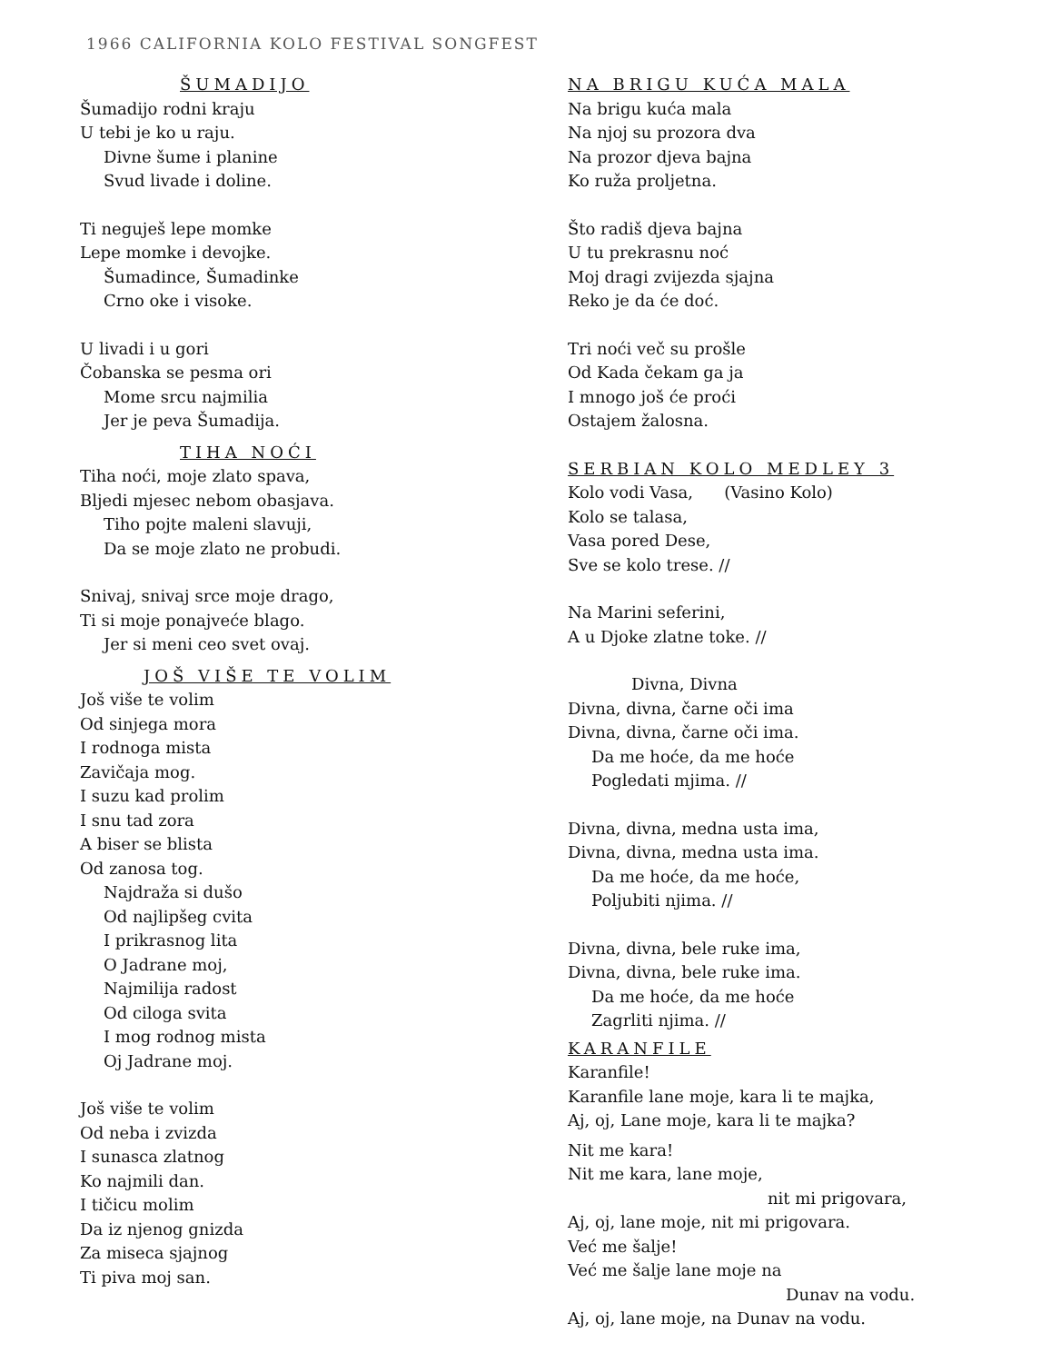1966 CALIFORNIA KOLO FESTIVAL SONGFEST
ŠUMADIJO
Šumadijo rodni kraju
U tebi je ko u raju.
Divne šume i planine
Svud livade i doline.
Ti neguješ lepe momke
Lepe momke i devojke.
Šumadince, Šumadinke
Crno oke i visoke.
U livadi i u gori
Čobanska se pesma ori
Mome srcu najmilia
Jer je peva Šumadija.
TIHA NOĆI
Tiha noći, moje zlato spava,
Bljedi mjesec nebom obasjava.
Tiho pojte maleni slavuji,
Da se moje zlato ne probudi.
Snivaj, snivaj srce moje drago,
Ti si moje ponajveće blago.
Jer si meni ceo svet ovaj.
JOŠ VIŠE TE VOLIM
Još više te volim
Od sinjega mora
I rodnoga mista
Zavičaja mog.
I suzu kad prolim
I snu tad zora
A biser se blista
Od zanosa tog.
Najdraža si dušo
Od najlipšeg cvita
I prikrasnog lita
O Jadrane moj,
Najmilija radost
Od ciloga svita
I mog rodnog mista
Oj Jadrane moj.
Još više te volim
Od neba i zvizda
I sunasca zlatnog
Ko najmili dan.
I tičicu molim
Da iz njenog gnizda
Za miseca sjajnog
Ti piva moj san.
NA BRIGU KUĆA MALA
Na brigu kuća mala
Na njoj su prozora dva
Na prozor djeva bajna
Ko ruža proljetna.
Što radiš djeva bajna
U tu prekrasnu noć
Moj dragi zvijezda sjajna
Reko je da će doć.
Tri noći več su prošle
Od Kada čekam ga ja
I mnogo još će proći
Ostajem žalosna.
SERBIAN KOLO MEDLEY 3
Kolo vodi Vasa, (Vasino Kolo)
Kolo se talasa,
Vasa pored Dese,
Sve se kolo trese. //
Na Marini seferini,
A u Djoke zlatne toke. //
Divna, Divna
Divna, divna, čarne oči ima
Divna, divna, čarne oči ima.
Da me hoće, da me hoće
Pogledati mjima. //
Divna, divna, medna usta ima,
Divna, divna, medna usta ima.
Da me hoće, da me hoće,
Poljubiti njima. //
Divna, divna, bele ruke ima,
Divna, divna, bele ruke ima.
Da me hoće, da me hoće
Zagrliti njima. //
KARANFILE
Karanfile!
Karanfile lane moje, kara li te majka,
Aj, oj, Lane moje, kara li te majka?
Nit me kara!
Nit me kara, lane moje,
nit mi prigovara,
Aj, oj, lane moje, nit mi prigovara.
Već me šalje!
Već me šalje lane moje na
Dunav na vodu.
Aj, oj, lane moje, na Dunav na vodu.